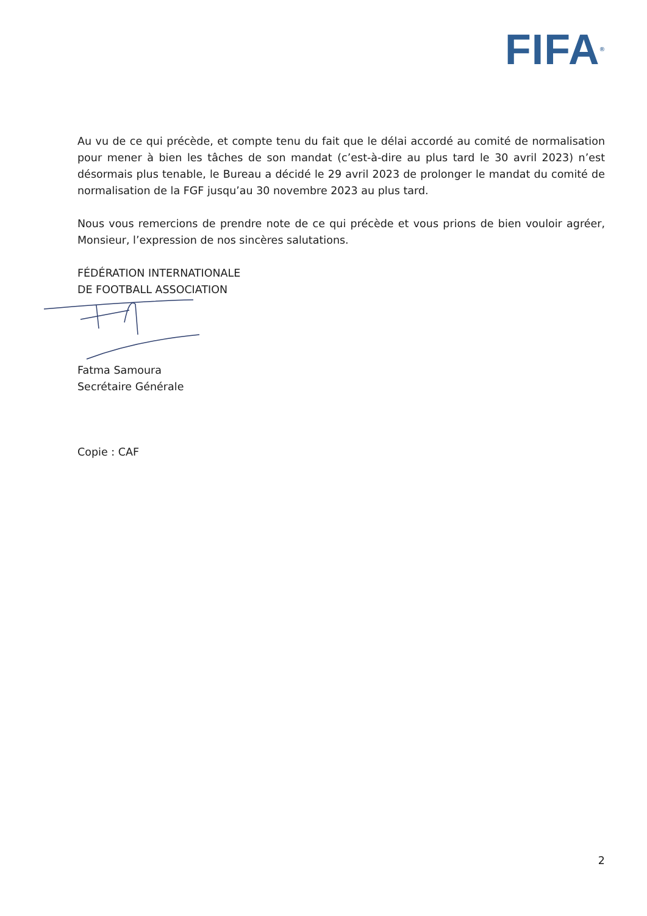FIFA<sup>®</sup>
Au vu de ce qui précède, et compte tenu du fait que le délai accordé au comité de normalisation pour mener à bien les tâches de son mandat (c’est-à-dire au plus tard le 30 avril 2023) n’est désormais plus tenable, le Bureau a décidé le 29 avril 2023 de prolonger le mandat du comité de normalisation de la FGF jusqu’au 30 novembre 2023 au plus tard.
Nous vous remercions de prendre note de ce qui précède et vous prions de bien vouloir agréer, Monsieur, l’expression de nos sincères salutations.
FÉDÉRATION INTERNATIONALE
DE FOOTBALL ASSOCIATION
Fatma Samoura
Secrétaire Générale
Copie : CAF
2